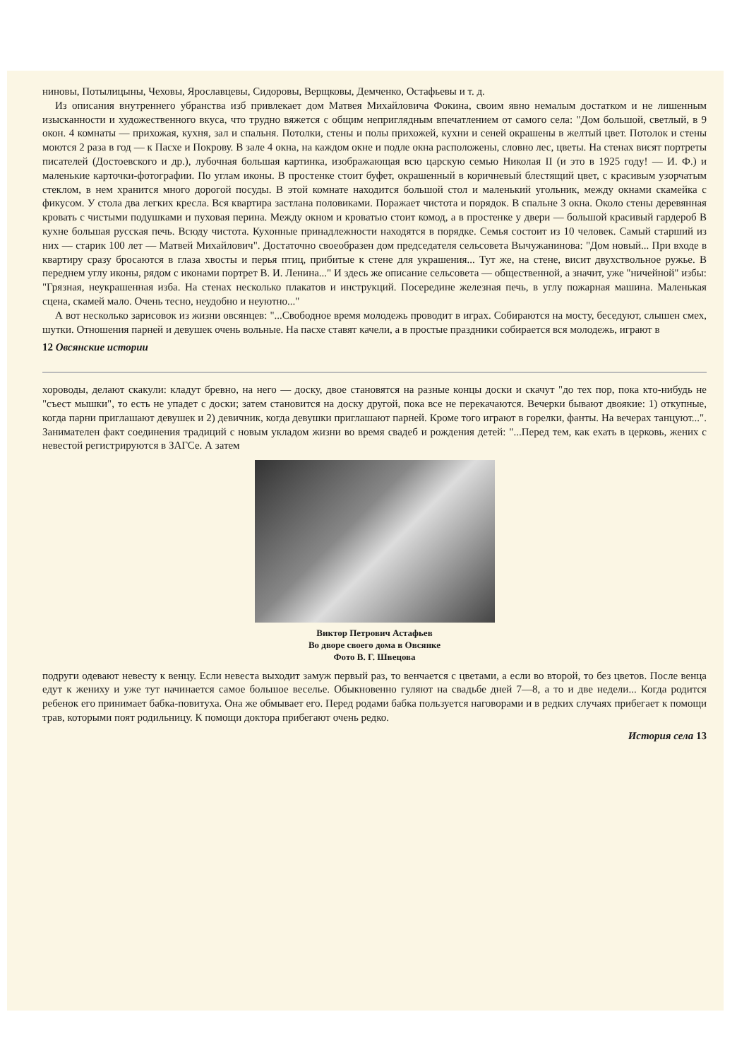нинoвы, Потылицыны, Чеховы, Ярославцевы, Сидоровы, Верщковы, Демченко, Остафьевы и т. д.
Из описания внутреннего убранства изб привлекает дом Матвея Михайловича Фокина, своим явно немалым достатком и не лишенным изысканности и художественного вкуса, что трудно вяжется с общим неприглядным впечатлением от самого села: "Дом большой, светлый, в 9 окон. 4 комнаты — прихожая, кухня, зал и спальня. Потолки, стены и полы прихожей, кухни и сеней окрашены в желтый цвет. Потолок и стены моются 2 раза в год — к Пасхе и Покрову. В зале 4 окна, на каждом окне и подле окна расположены, словно лес, цветы. На стенах висят портреты писателей (Достоевского и др.), лубочная большая картинка, изображающая всю царскую семью Николая II (и это в 1925 году! — И. Ф.) и маленькие карточки-фотографии. По углам иконы. В простенке стоит буфет, окрашенный в коричневый блестящий цвет, с красивым узорчатым стеклом, в нем хранится много дорогой посуды. В этой комнате находится большой стол и маленький угольник, между окнами скамейка с фикусом. У стола два легких кресла. Вся квартира застлана половиками. Поражает чистота и порядок. В спальне 3 окна. Около стены деревянная кровать с чистыми подушками и пуховая перина. Между окном и кроватью стоит комод, а в простенке у двери — большой красивый гардероб В кухне большая русская печь. Всюду чистота. Кухонные принадлежности находятся в порядке. Семья состоит из 10 человек. Самый старший из них — старик 100 лет — Матвей Михайлович". Достаточно своеобразен дом председателя сельсовета Вычужанинова: "Дом новый... При входе в квартиру сразу бросаются в глаза хвосты и перья птиц, прибитые к стене для украшения... Тут же, на стене, висит двухствольное ружье. В переднем углу иконы, рядом с иконами портрет В. И. Ленина..." И здесь же описание сельсовета — общественной, а значит, уже "ничейной" избы: "Грязная, неукрашенная изба. На стенах несколько плакатов и инструкций. Посередине железная печь, в углу пожарная машина. Маленькая сцена, скамей мало. Очень тесно, неудобно и неуютно..."
А вот несколько зарисовок из жизни овсянцев: "...Свободное время молодежь проводит в играх. Собираются на мосту, беседуют, слышен смех, шутки. Отношения парней и девушек очень вольные. На пасхе ставят качели, а в простые праздники собирается вся молодежь, играют в
12 Овсянские истории
хороводы, делают скакули: кладут бревно, на него — доску, двое становятся на разные концы доски и скачут "до тех пор, пока кто-нибудь не "съест мышки", то есть не упадет с доски; затем становится на доску другой, пока все не перекачаются. Вечерки бывают двоякие: 1) откупные, когда парни приглашают девушек и 2) девичник, когда девушки приглашают парней. Кроме того играют в горелки, фанты. На вечерах танцуют...". Занимателен факт соединения традиций с новым укладом жизни во время свадеб и рождения детей: "...Перед тем, как ехать в церковь, жених с невестой регистрируются в ЗАГСе. А затем
Виктор Петрович Астафьев
Во дворе своего дома в Овсянке
Фото В. Г. Швецова
подруги одевают невесту к венцу. Если невеста выходит замуж первый раз, то венчается с цветами, а если во второй, то без цветов. После венца едут к жениху и уже тут начинается самое большое веселье. Обыкновенно гуляют на свадьбе дней 7—8, а то и две недели... Когда родится ребенок его принимает бабка-повитуха. Она же обмывает его. Перед родами бабка пользуется наговорами и в редких случаях прибегает к помощи трав, которыми поят родильницу. К помощи доктора прибегают очень редко.
История села 13